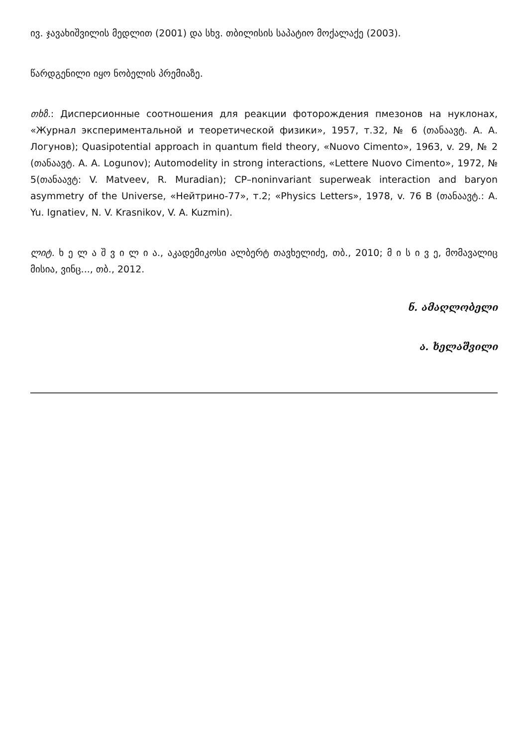ივ. ჯავახიშვილის მედლით (2001) და სხვ. თბილისის საპატიო მოქალაქე (2003).
წარდგენილი იყო ნობელის პრემიაზე.
თხზ.: Дисперсионные соотношения для реакции фоторождения пмезонов на нуклонах, «Журнал экспериментальной и теоретической физики», 1957, т.32, № 6 (თანაავტ. А. А. Логунов); Quasipotential approach in quantum field theory, «Nuovo Cimento», 1963, v. 29, № 2 (თანაავტ. A. A. Logunov); Automodelity in strong interactions, «Lettere Nuovo Cimento», 1972, № 5(თანაავტ: V. Matveev, R. Muradian); CP–noninvariant superweak interaction and baryon asymmetry of the Universe, «Нейтрино-77», т.2; «Physics Letters», 1978, v. 76 B (თანაავტ.: A. Yu. Ignatiev, N. V. Krasnikov, V. A. Kuzmin).
ლიტ. ხ ე ლ ა შ ვ ი ლ ი ა., აკადემიკოსი ალბერტ თავხელიძე, თბ., 2010; მ ი ს ი ვ ე, მომავალიც მისია, ვინც..., თბ., 2012.
ნ. ამაღლობელი
ა. ხელაშვილი